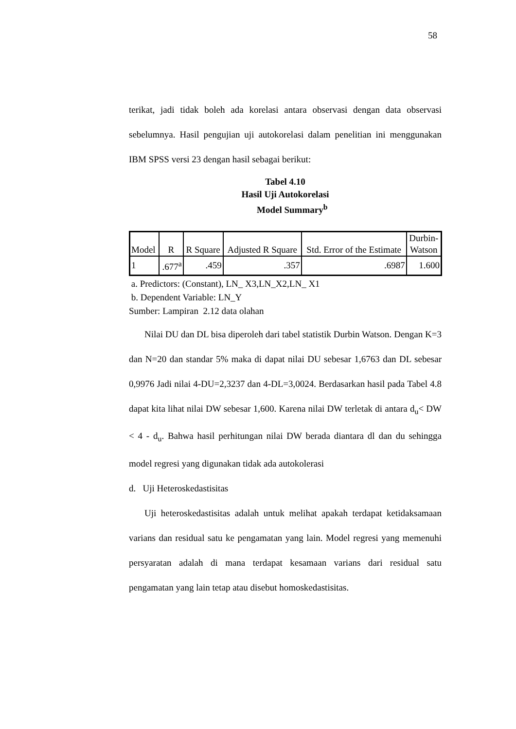58
terikat, jadi tidak boleh ada korelasi antara observasi dengan data observasi sebelumnya. Hasil pengujian uji autokorelasi dalam penelitian ini menggunakan IBM SPSS versi 23 dengan hasil sebagai berikut:
Tabel 4.10
Hasil Uji Autokorelasi
Model Summary<sup>b</sup>
| Model | R | R Square | Adjusted R Square | Std. Error of the Estimate | Durbin- Watson |
| --- | --- | --- | --- | --- | --- |
| 1 | .677<sup>a</sup> | .459 | .357 | .6987 | 1.600 |
a. Predictors: (Constant), LN_ X3,LN_X2,LN_ X1
b. Dependent Variable: LN_Y
Sumber: Lampiran 2.12 data olahan
Nilai DU dan DL bisa diperoleh dari tabel statistik Durbin Watson. Dengan K=3 dan N=20 dan standar 5% maka di dapat nilai DU sebesar 1,6763 dan DL sebesar 0,9976 Jadi nilai 4-DU=2,3237 dan 4-DL=3,0024. Berdasarkan hasil pada Tabel 4.8 dapat kita lihat nilai DW sebesar 1,600. Karena nilai DW terletak di antara d<sub>u</sub>< DW < 4 - d<sub>u</sub>. Bahwa hasil perhitungan nilai DW berada diantara dl dan du sehingga model regresi yang digunakan tidak ada autokolerasi
d. Uji Heteroskedastisitas
Uji heteroskedastisitas adalah untuk melihat apakah terdapat ketidaksamaan varians dan residual satu ke pengamatan yang lain. Model regresi yang memenuhi persyaratan adalah di mana terdapat kesamaan varians dari residual satu pengamatan yang lain tetap atau disebut homoskedastisitas.